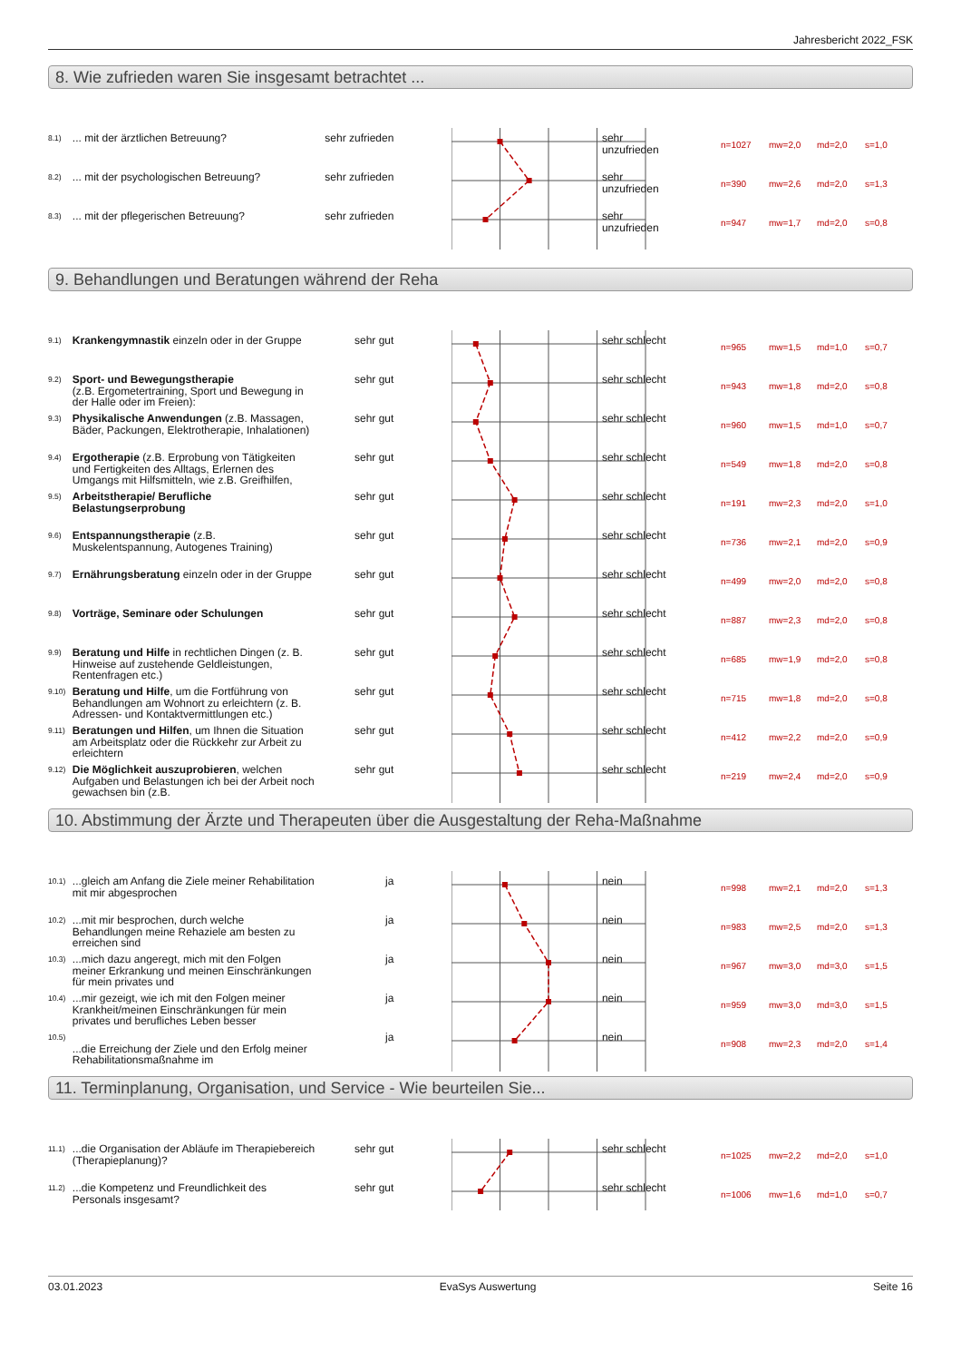Jahresbericht 2022_FSK
8. Wie zufrieden waren Sie insgesamt betrachtet ...
8.1)
... mit der ärztlichen Betreuung? sehr zufrieden
sehr
unzufrieden
n=1027 mw=2,0 md=2,0 s=1,0
8.2)
... mit der psychologischen Betreuung?
sehr zufrieden
sehr
unzufrieden
n=390 mw=2,6 md=2,0 s=1,3
8.3)
... mit der pflegerischen Betreuung? sehr zufrieden
sehr
unzufrieden
n=947 mw=1,7 md=2,0 s=0,8
9. Behandlungen und Beratungen während der Reha
9.1)
Krankengymnastik einzeln oder in der Gruppe
sehr gut sehr schlecht
n=965 mw=1,5 md=1,0 s=0,7
9.2)
Sport- und Bewegungstherapie
(z.B. Ergometertraining, Sport und Bewegung in der Halle oder im Freien):
sehr gut sehr schlecht
n=943 mw=1,8 md=2,0 s=0,8
9.3)
Physikalische Anwendungen (z.B. Massagen, Bäder, Packungen, Elektrotherapie, Inhalationen)
sehr gut sehr schlecht
n=960 mw=1,5 md=1,0 s=0,7
9.4)
Ergotherapie (z.B. Erprobung von Tätigkeiten und Fertigkeiten des Alltags, Erlernen des Umgangs mit Hilfsmitteln, wie z.B. Greifhilfen,
sehr gut sehr schlecht
n=549 mw=1,8 md=2,0 s=0,8
9.5)
Arbeitstherapie/ Berufliche Belastungserprobung
sehr gut sehr schlecht
n=191 mw=2,3 md=2,0 s=1,0
9.6)
Entspannungstherapie (z.B. Muskelentspannung, Autogenes Training)
sehr gut sehr schlecht
n=736 mw=2,1 md=2,0 s=0,9
9.7)
Ernährungsberatung einzeln oder in der Gruppe
sehr gut sehr schlecht
n=499 mw=2,0 md=2,0 s=0,8
9.8)
Vorträge, Seminare oder Schulungen sehr gut sehr schlecht
n=887 mw=2,3 md=2,0 s=0,8
9.9)
Beratung und Hilfe in rechtlichen Dingen (z. B. Hinweise auf zustehende Geldleistungen, Rentenfragen etc.)
sehr gut sehr schlecht
n=685 mw=1,9 md=2,0 s=0,8
9.10)
Beratung und Hilfe, um die Fortführung von Behandlungen am Wohnort zu erleichtern (z. B. Adressen- und Kontaktvermittlungen etc.)
sehr gut sehr schlecht
n=715 mw=1,8 md=2,0 s=0,8
9.11)
Beratungen und Hilfen, um Ihnen die Situation am Arbeitsplatz oder die Rückkehr zur Arbeit zu erleichtern
sehr gut sehr schlecht
n=412 mw=2,2 md=2,0 s=0,9
9.12)
Die Möglichkeit auszuprobieren, welchen Aufgaben und Belastungen ich bei der Arbeit noch gewachsen bin (z.B.
sehr gut sehr schlecht
n=219 mw=2,4 md=2,0 s=0,9
10. Abstimmung der Ärzte und Therapeuten über die Ausgestaltung der Reha-Maßnahme
10.1)
...gleich am Anfang die Ziele meiner Rehabilitation mit mir abgesprochen
ja nein
n=998 mw=2,1 md=2,0 s=1,3
10.2)
...mit mir besprochen, durch welche Behandlungen meine Rehaziele am besten zu erreichen sind
ja nein
n=983 mw=2,5 md=2,0 s=1,3
10.3)
...mich dazu angeregt, mich mit den Folgen meiner Erkrankung und meinen Einschränkungen für mein privates und
ja nein
n=967 mw=3,0 md=3,0 s=1,5
10.4)
...mir gezeigt, wie ich mit den Folgen meiner Krankheit/meinen Einschränkungen für mein privates und berufliches Leben besser
ja nein
n=959 mw=3,0 md=3,0 s=1,5
10.5)
...die Erreichung der Ziele und den Erfolg meiner Rehabilitationsmaßnahme im
ja nein
n=908 mw=2,3 md=2,0 s=1,4
11. Terminplanung, Organisation, und Service - Wie beurteilen Sie...
11.1)
...die Organisation der Abläufe im Therapiebereich (Therapieplanung)?
sehr gut sehr schlecht
n=1025 mw=2,2 md=2,0 s=1,0
11.2)
...die Kompetenz und Freundlichkeit des Personals insgesamt?
sehr gut sehr schlecht
n=1006 mw=1,6 md=1,0 s=0,7
03.01.2023 EvaSys Auswertung Seite 16